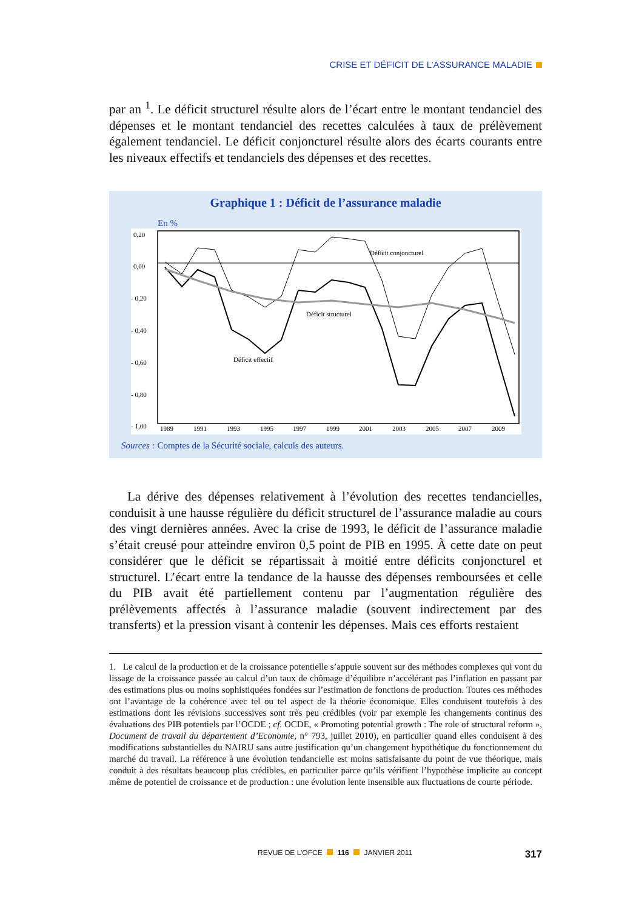CRISE ET DÉFICIT DE L’ASSURANCE MALADIE
par an <sup>1</sup>. Le déficit structurel résulte alors de l’écart entre le montant tendanciel des dépenses et le montant tendanciel des recettes calculées à taux de prélèvement également tendanciel. Le déficit conjoncturel résulte alors des écarts courants entre les niveaux effectifs et tendanciels des dépenses et des recettes.
Graphique 1 : Déficit de l’assurance maladie
En %
0,20
0,00
- 0,20
- 0,40
- 0,60
- 0,80
- 1,00
1989
1991
1993
1995
1997
1999
2001
2003
2005
2007
2009
Déficit conjoncturel
Déficit structurel
Déficit effectif
Sources : Comptes de la Sécurité sociale, calculs des auteurs.
La dérive des dépenses relativement à l’évolution des recettes tendancielles, conduisit à une hausse régulière du déficit structurel de l’assurance maladie au cours des vingt dernières années. Avec la crise de 1993, le déficit de l’assurance maladie s’était creusé pour atteindre environ 0,5 point de PIB en 1995. À cette date on peut considérer que le déficit se répartissait à moitié entre déficits conjoncturel et structurel. L’écart entre la tendance de la hausse des dépenses remboursées et celle du PIB avait été partiellement contenu par l’augmentation régulière des prélèvements affectés à l’assurance maladie (souvent indirectement par des transferts) et la pression visant à contenir les dépenses. Mais ces efforts restaient
1. Le calcul de la production et de la croissance potentielle s’appuie souvent sur des méthodes complexes qui vont du lissage de la croissance passée au calcul d’un taux de chômage d’équilibre n’accélérant pas l’inflation en passant par des estimations plus ou moins sophistiquées fondées sur l’estimation de fonctions de production. Toutes ces méthodes ont l’avantage de la cohérence avec tel ou tel aspect de la théorie économique. Elles conduisent toutefois à des estimations dont les révisions successives sont très peu crédibles (voir par exemple les changements continus des évaluations des PIB potentiels par l’OCDE ; cf. OCDE, « Promoting potential growth : The role of structural reform », Document de travail du département d’Economie, n° 793, juillet 2010), en particulier quand elles conduisent à des modifications substantielles du NAIRU sans autre justification qu’un changement hypothétique du fonctionnement du marché du travail. La référence à une évolution tendancielle est moins satisfaisante du point de vue théorique, mais conduit à des résultats beaucoup plus crédibles, en particulier parce qu’ils vérifient l’hypothèse implicite au concept même de potentiel de croissance et de production : une évolution lente insensible aux fluctuations de courte période.
REVUE DE L’OFCE 116 JANVIER 2011 317